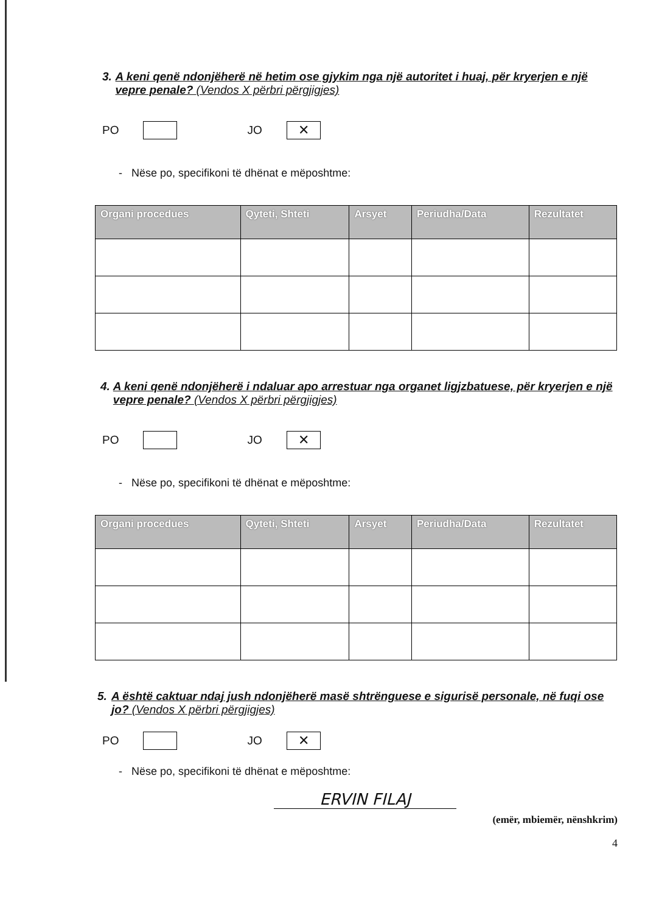3. A keni qenë ndonjëherë në hetim ose gjykim nga një autoritet i huaj, për kryerjen e një vepre penale? (Vendos X përbri përgjigjes)
PO JO ✕
- Nëse po, specifikoni të dhënat e mëposhtme:
| Organi procedues | Qyteti, Shteti | Arsyet | Periudha/Data | Rezultatet |
| --- | --- | --- | --- | --- |
4. A keni qenë ndonjëherë i ndaluar apo arrestuar nga organet ligjzbatuese, për kryerjen e një vepre penale? (Vendos X përbri përgjigjes)
PO JO ✕
- Nëse po, specifikoni të dhënat e mëposhtme:
| Organi procedues | Qyteti, Shteti | Arsyet | Periudha/Data | Rezultatet |
| --- | --- | --- | --- | --- |
5. A është caktuar ndaj jush ndonjëherë masë shtrënguese e sigurisë personale, në fuqi ose jo? (Vendos X përbri përgjigjes)
PO JO ✕
- Nëse po, specifikoni të dhënat e mëposhtme:
ERVIN FILAJ
(emër, mbiemër, nënshkrim)
4